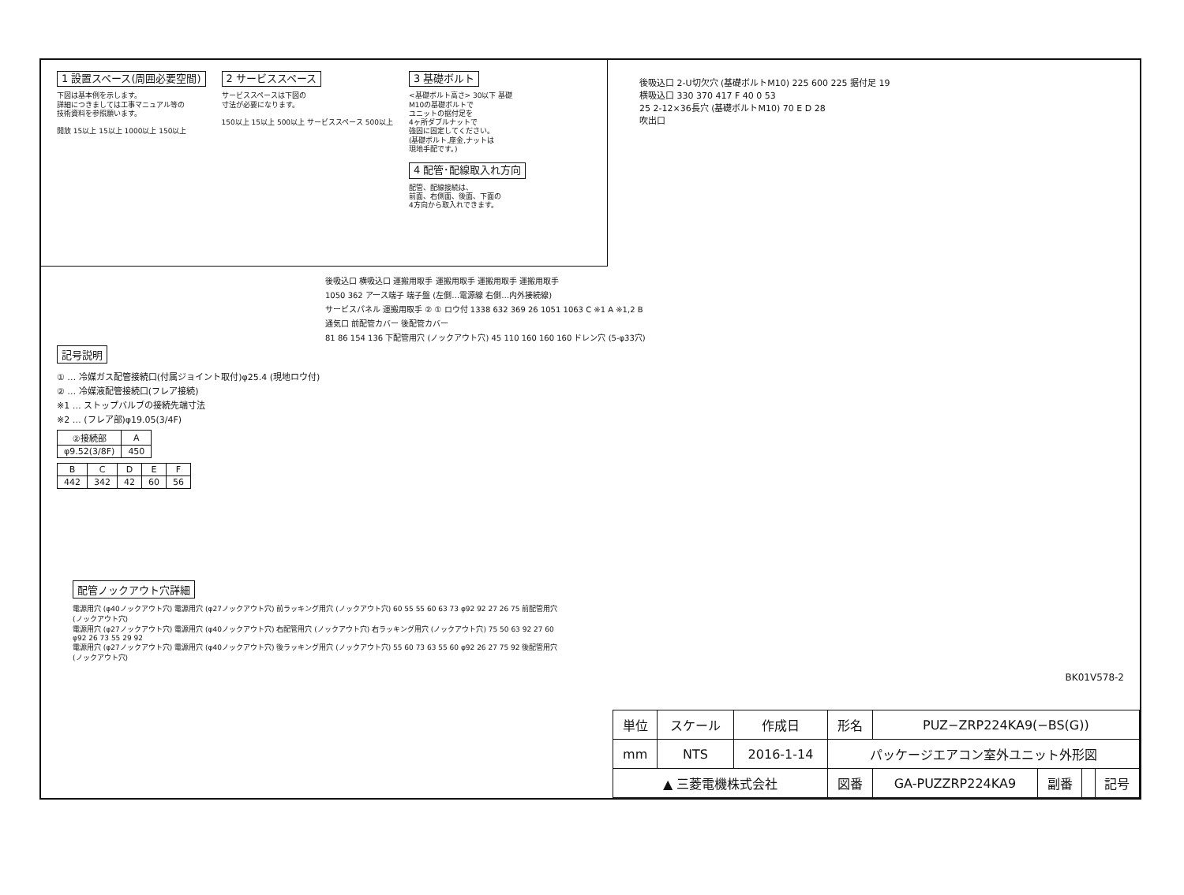1 設置スペース(周囲必要空間)
下図は基本例を示します。
詳細につきましては工事マニュアル等の
技術資料を参照願います。
開放 15以上 15以上 1000以上 150以上
2 サービススペース
サービススペースは下図の
寸法が必要になります。
150以上 15以上 500以上 サービススペース 500以上
3 基礎ボルト
<基礎ボルト高さ> 30以下 基礎
M10の基礎ボルトで
ユニットの据付足を
4ヶ所ダブルナットで
強固に固定してください。
(基礎ボルト,座金,ナットは
現地手配です。)
4 配管･配線取入れ方向
配管、配線接続は、
前面、右側面、後面、下面の
4方向から取入れできます。
後吸込口 2-U切欠穴 (基礎ボルトM10) 225 600 225 据付足 19
横吸込口 330 370 417 F 40 0 53
25 2-12×36長穴 (基礎ボルトM10) 70 E D 28
吹出口
記号説明
① … 冷媒ガス配管接続口(付属ジョイント取付)φ25.4 (現地ロウ付)
② … 冷媒液配管接続口(フレア接続)
※1 … ストップバルブの接続先端寸法
※2 … (フレア部)φ19.05(3/4F)
| ②接続部 | A |
| --- | --- |
| φ9.52(3/8F) | 450 |
| B | C | D | E | F |
| --- | --- | --- | --- | --- |
| 442 | 342 | 42 | 60 | 56 |
後吸込口 横吸込口 運搬用取手 運搬用取手 運搬用取手 運搬用取手
1050 362 アース端子 端子盤 (左側…電源線 右側…内外接続線)
サービスパネル 運搬用取手 ② ① ロウ付 1338 632 369 26 1051 1063 C ※1 A ※1,2 B
通気口 前配管カバー 後配管カバー
81 86 154 136 下配管用穴 (ノックアウト穴) 45 110 160 160 160 ドレン穴 (5-φ33穴)
配管ノックアウト穴詳細
電源用穴 (φ40ノックアウト穴) 電源用穴 (φ27ノックアウト穴) 前ラッキング用穴 (ノックアウト穴) 60 55 55 60 63 73 φ92 92 27 26 75 前配管用穴 (ノックアウト穴)
電源用穴 (φ27ノックアウト穴) 電源用穴 (φ40ノックアウト穴) 右配管用穴 (ノックアウト穴) 右ラッキング用穴 (ノックアウト穴) 75 50 63 92 27 60 φ92 26 73 55 29 92
電源用穴 (φ27ノックアウト穴) 電源用穴 (φ40ノックアウト穴) 後ラッキング用穴 (ノックアウト穴) 55 60 73 63 55 60 φ92 26 27 75 92 後配管用穴 (ノックアウト穴)
BK01V578-2
| 単位 | スケール | 作成日 | 形名 | PUZ−ZRP224KA9(−BS(G)) | | | |
| mm | NTS | 2016-1-14 | パッケージエアコン室外ユニット外形図 | | | | |
| ▲ 三菱電機株式会社 | | | 図番 | GA-PUZZRP224KA9 | 副番 | | 記号 |